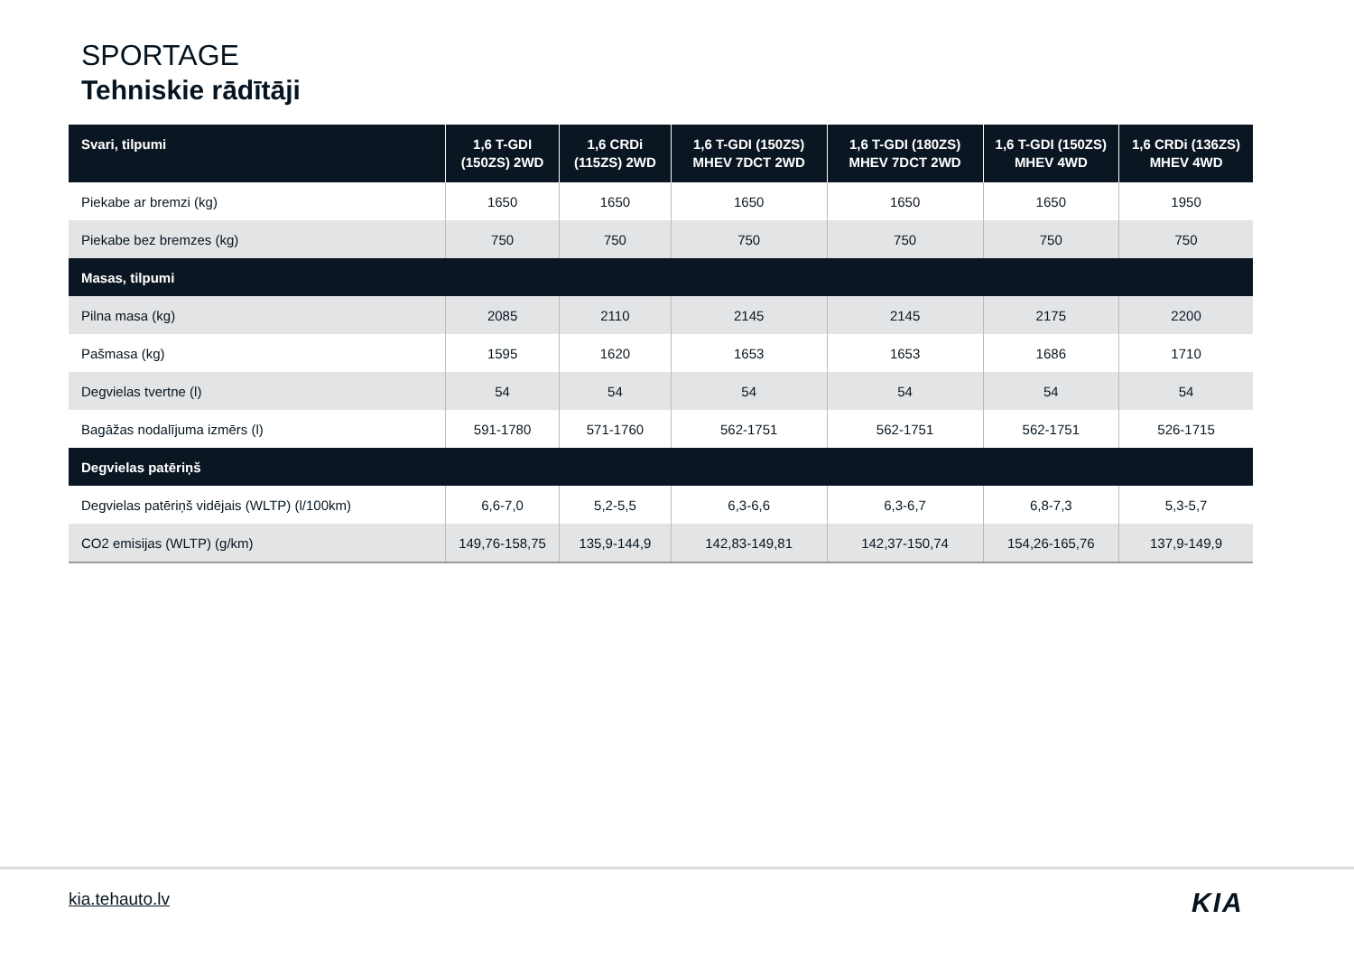SPORTAGE
Tehniskie rādītāji
| Svari, tilpumi | 1,6 T-GDI (150ZS) 2WD | 1,6 CRDi (115ZS) 2WD | 1,6 T-GDI (150ZS) MHEV 7DCT 2WD | 1,6 T-GDI (180ZS) MHEV 7DCT 2WD | 1,6 T-GDI (150ZS) MHEV 4WD | 1,6 CRDi (136ZS) MHEV 4WD |
| --- | --- | --- | --- | --- | --- | --- |
| Piekabe ar bremzi (kg) | 1650 | 1650 | 1650 | 1650 | 1650 | 1950 |
| Piekabe bez bremzes (kg) | 750 | 750 | 750 | 750 | 750 | 750 |
| Masas, tilpumi | | | | | | |
| Pilna masa (kg) | 2085 | 2110 | 2145 | 2145 | 2175 | 2200 |
| Pašmasa (kg) | 1595 | 1620 | 1653 | 1653 | 1686 | 1710 |
| Degvielas tvertne (l) | 54 | 54 | 54 | 54 | 54 | 54 |
| Bagāžas nodalījuma izmērs (l) | 591-1780 | 571-1760 | 562-1751 | 562-1751 | 562-1751 | 526-1715 |
| Degvielas patēriņš | | | | | | |
| Degvielas patēriņš vidējais (WLTP) (l/100km) | 6,6-7,0 | 5,2-5,5 | 6,3-6,6 | 6,3-6,7 | 6,8-7,3 | 5,3-5,7 |
| CO2 emisijas (WLTP) (g/km) | 149,76-158,75 | 135,9-144,9 | 142,83-149,81 | 142,37-150,74 | 154,26-165,76 | 137,9-149,9 |
kia.tehauto.lv KIA